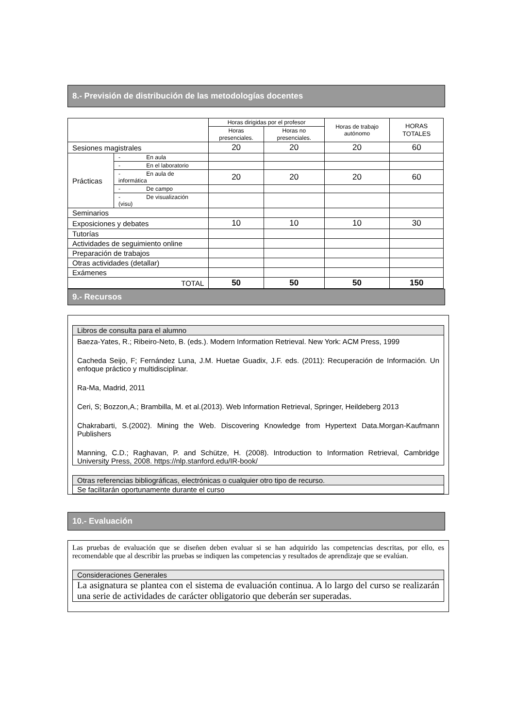8.- Previsión de distribución de las metodologías docentes
| | | Horas dirigidas por el profesor | | Horas de trabajo autónomo | HORAS TOTALES |
| | | Horas presenciales. | Horas no presenciales. | | |
| Sesiones magistrales | | 20 | 20 | 20 | 60 |
| Prácticas | - En aula | | | | |
| | - En el laboratorio | | | | |
| | - En aula de informática | 20 | 20 | 20 | 60 |
| | - De campo | | | | |
| | - De visualización (visu) | | | | |
| Seminarios | | | | | |
| Exposiciones y debates | | 10 | 10 | 10 | 30 |
| Tutorías | | | | | |
| Actividades de seguimiento online | | | | | |
| Preparación de trabajos | | | | | |
| Otras actividades (detallar) | | | | | |
| Exámenes | | | | | |
| TOTAL | | 50 | 50 | 50 | 150 |
9.- Recursos
Libros de consulta para el alumno
Baeza-Yates, R.; Ribeiro-Neto, B. (eds.). Modern Information Retrieval. New York: ACM Press, 1999
Cacheda Seijo, F; Fernández Luna, J.M. Huetae Guadix, J.F. eds. (2011): Recuperación de Información. Un enfoque práctico y multidisciplinar.
Ra-Ma, Madrid, 2011
Ceri, S; Bozzon,A.; Brambilla, M. et al.(2013). Web Information Retrieval, Springer, Heildeberg 2013
Chakrabarti, S.(2002). Mining the Web. Discovering Knowledge from Hypertext Data.Morgan-Kaufmann Publishers
Manning, C.D.; Raghavan, P. and Schütze, H. (2008). Introduction to Information Retrieval, Cambridge University Press, 2008. https://nlp.stanford.edu/IR-book/
Otras referencias bibliográficas, electrónicas o cualquier otro tipo de recurso.
Se facilitarán oportunamente durante el curso
10.- Evaluación
Las pruebas de evaluación que se diseñen deben evaluar si se han adquirido las competencias descritas, por ello, es recomendable que al describir las pruebas se indiquen las competencias y resultados de aprendizaje que se evalúan.
Consideraciones Generales
La asignatura se plantea con el sistema de evaluación continua. A lo largo del curso se realizarán una serie de actividades de carácter obligatorio que deberán ser superadas.